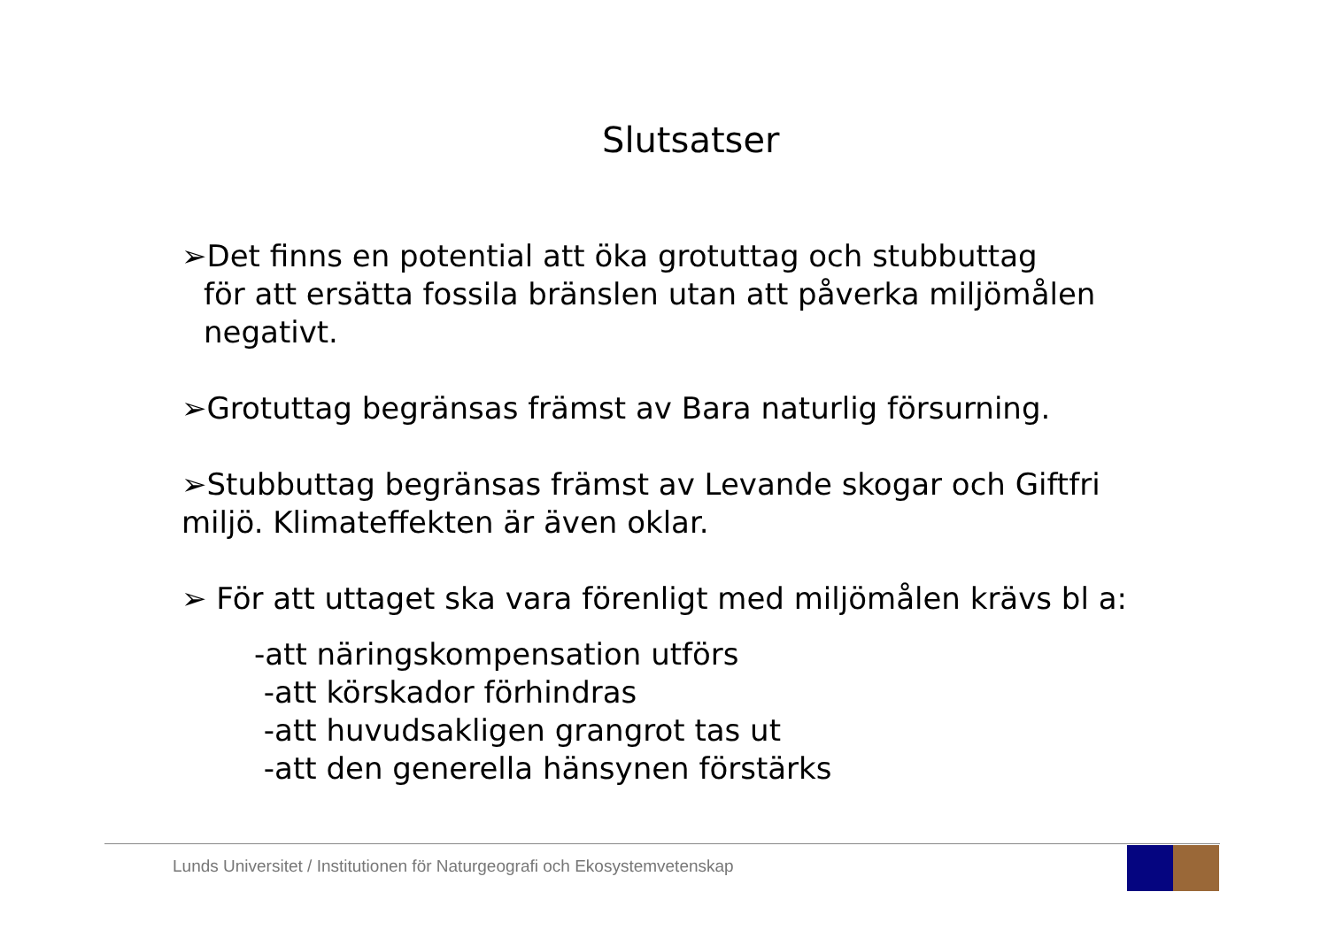Slutsatser
➢Det finns en potential att öka grotuttag och stubbuttag
för att ersätta fossila bränslen utan att påverka miljömålen
negativt.
➢Grotuttag begränsas främst av Bara naturlig försurning.
➢Stubbuttag begränsas främst av Levande skogar och Giftfri
miljö. Klimateffekten är även oklar.
➢ För att uttaget ska vara förenligt med miljömålen krävs bl a:
-att näringskompensation utförs
-att körskador förhindras
-att huvudsakligen grangrot tas ut
-att den generella hänsynen förstärks
Lunds Universitet / Institutionen för Naturgeografi och Ekosystemvetenskap